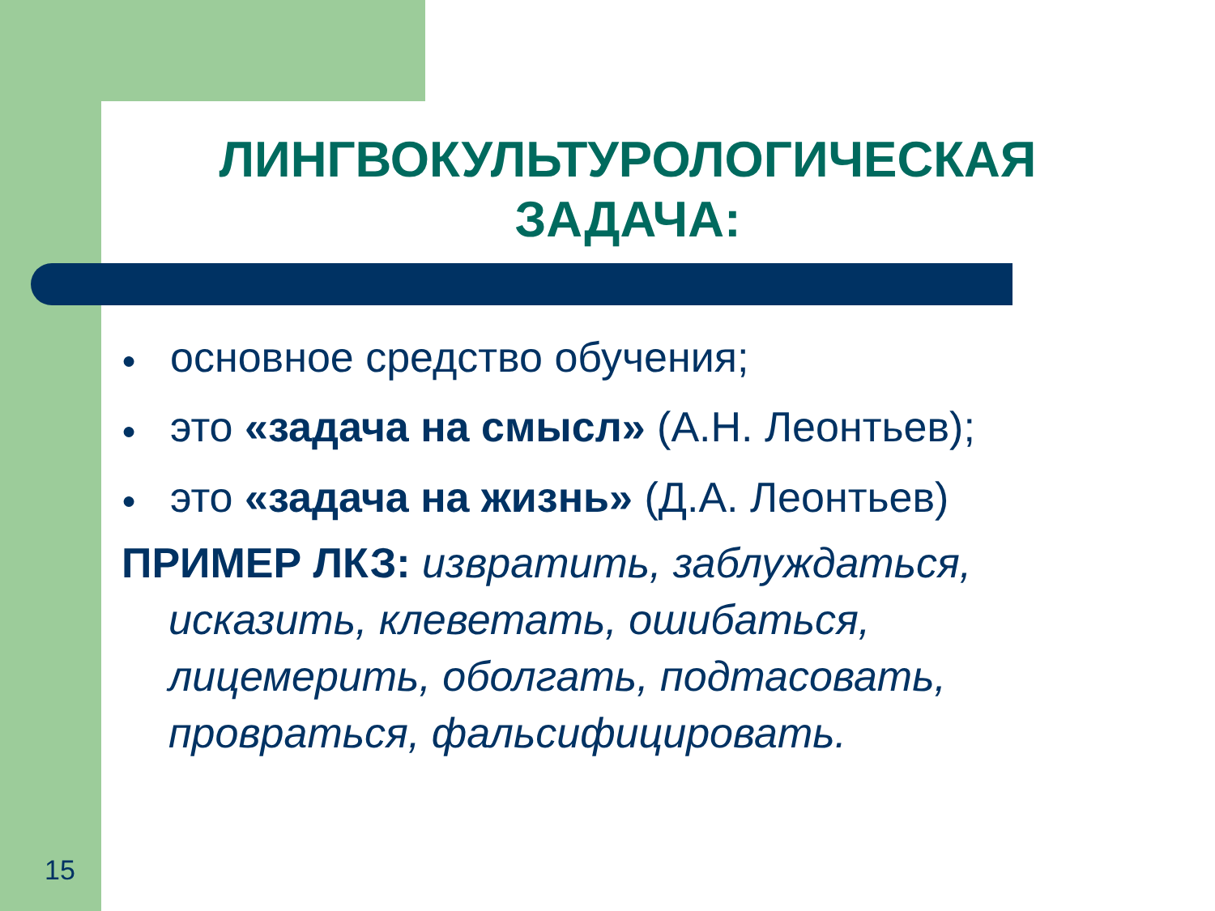ЛИНГВОКУЛЬТУРОЛОГИЧЕСКАЯ ЗАДАЧА:
● основное средство обучения;
● это «задача на смысл» (А.Н. Леонтьев);
● это «задача на жизнь» (Д.А. Леонтьев)
ПРИМЕР ЛКЗ: извратить, заблуждаться, исказить, клеветать, ошибаться, лицемерить, оболгать, подтасовать, провраться, фальсифицировать.
15